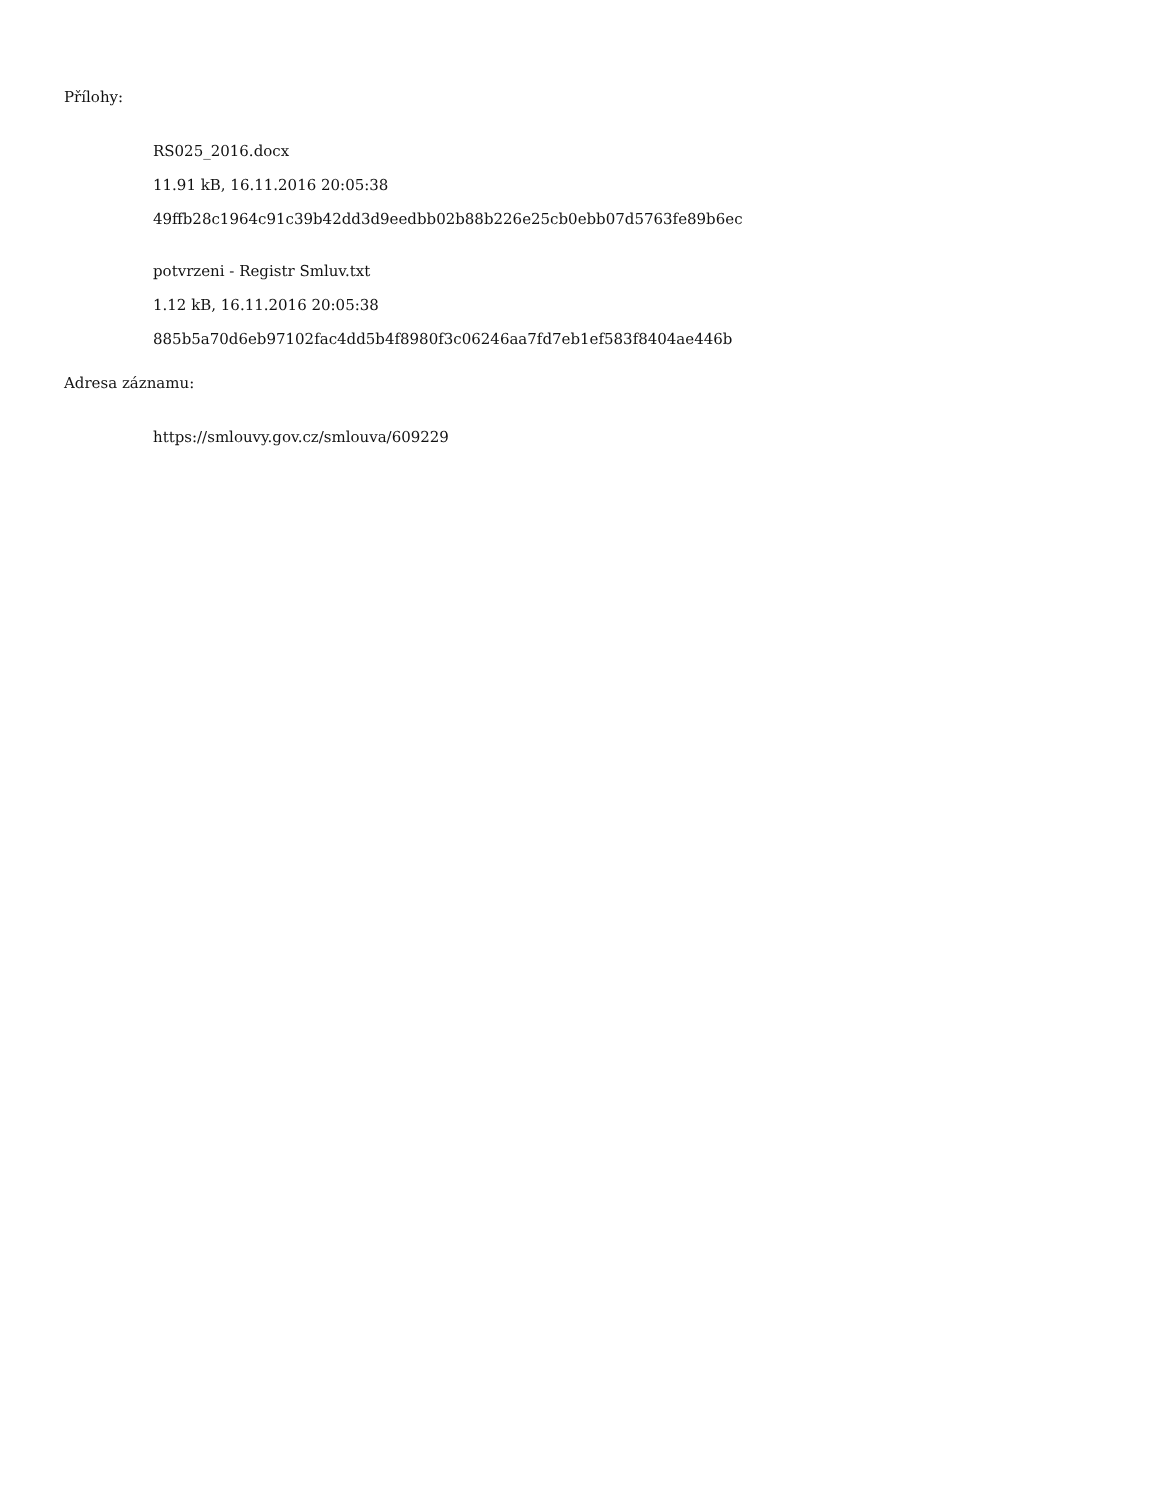Přílohy:
RS025_2016.docx
11.91 kB, 16.11.2016 20:05:38
49ffb28c1964c91c39b42dd3d9eedbb02b88b226e25cb0ebb07d5763fe89b6ec
potvrzeni - Registr Smluv.txt
1.12 kB, 16.11.2016 20:05:38
885b5a70d6eb97102fac4dd5b4f8980f3c06246aa7fd7eb1ef583f8404ae446b
Adresa záznamu:
https://smlouvy.gov.cz/smlouva/609229